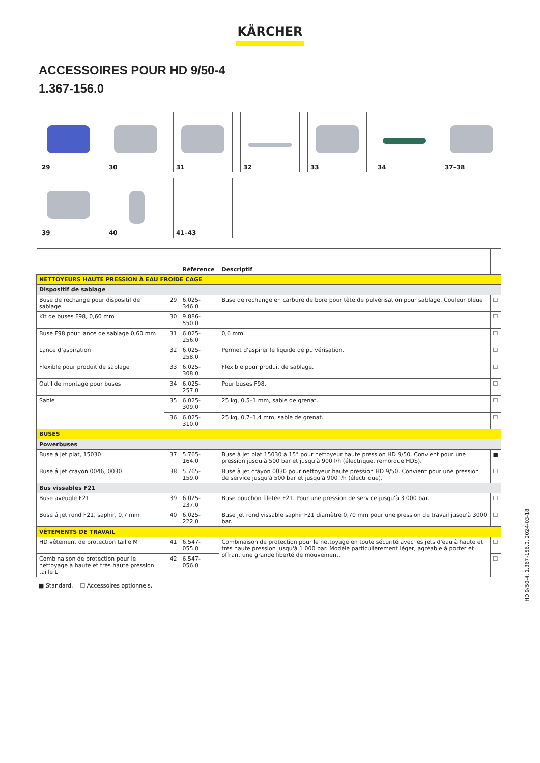KÄRCHER
ACCESSOIRES POUR HD 9/50-4
1.367-156.0
29
30
31
32
33
34
37–38
39
40
41–43
| | | Référence | Descriptif | |
| --- | --- | --- | --- | --- |
| NETTOYEURS HAUTE PRESSION À EAU FROIDE CAGE | | | | |
| Dispositif de sablage | | | | |
| Buse de rechange pour dispositif de sablage | 29 | 6.025-346.0 | Buse de rechange en carbure de bore pour tête de pulvérisation pour sablage. Couleur bleue. | ☐ |
| Kit de buses F98, 0,60 mm | 30 | 9.886-550.0 | | ☐ |
| Buse F98 pour lance de sablage 0,60 mm | 31 | 6.025-256.0 | 0,6 mm. | ☐ |
| Lance d’aspiration | 32 | 6.025-258.0 | Permet d’aspirer le liquide de pulvérisation. | ☐ |
| Flexible pour produit de sablage | 33 | 6.025-308.0 | Flexible pour produit de sablage. | ☐ |
| Outil de montage pour buses | 34 | 6.025-257.0 | Pour buses F98. | ☐ |
| Sable | 35 | 6.025-309.0 | 25 kg, 0,5–1 mm, sable de grenat. | ☐ |
| | 36 | 6.025-310.0 | 25 kg, 0,7–1,4 mm, sable de grenat. | ☐ |
| BUSES | | | | |
| Powerbuses | | | | |
| Buse á jet plat, 15030 | 37 | 5.765-164.0 | Buse à jet plat 15030 à 15° pour nettoyeur haute pression HD 9/50. Convient pour une pression jusqu'à 500 bar et jusqu'à 900 l/h (électrique, remorque HDS). | ■ |
| Buse á jet crayon 0046, 0030 | 38 | 5.765-159.0 | Buse à jet crayon 0030 pour nettoyeur haute pression HD 9/50. Convient pour une pression de service jusqu'à 500 bar et jusqu'à 900 l/h (électrique). | ☐ |
| Bus vissables F21 | | | | |
| Buse aveugle F21 | 39 | 6.025-237.0 | Buse bouchon filetée F21. Pour une pression de service jusqu'à 3 000 bar. | ☐ |
| Buse á jet rond F21, saphir, 0,7 mm | 40 | 6.025-222.0 | Buse jet rond vissable saphir F21 diamètre 0,70 mm pour une pression de travail jusqu'à 3000 bar. | ☐ |
| VÊTEMENTS DE TRAVAIL | | | | |
| HD vêtement de protection taille M | 41 | 6.547-055.0 | Combinaison de protection pour le nettoyage en toute sécurité avec les jets d'eau à haute et très haute pression jusqu'à 1 000 bar. Modèle particulièrement léger, agréable à porter et offrant une grande liberté de mouvement. | ☐ |
| Combinaison de protection pour le nettoyage à haute et très haute pression taille L | 42 | 6.547-056.0 | | ☐ |
■ Standard. ☐ Accessoires optionnels.
HD 9/50-4, 1.367-156.0, 2024-03-18